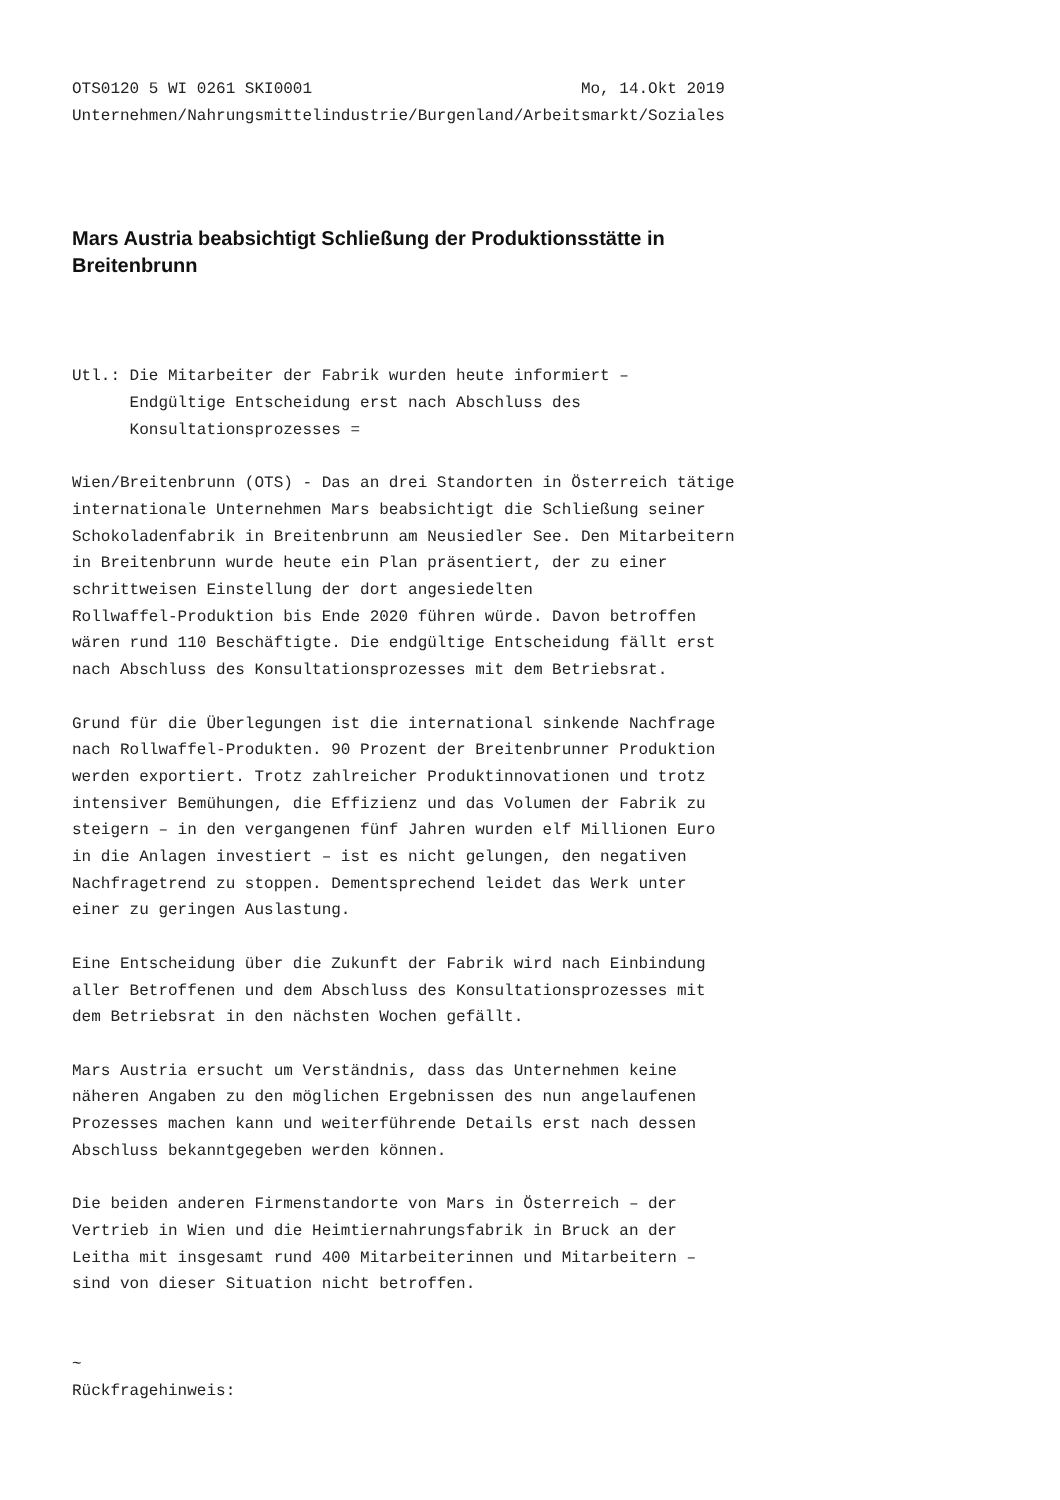OTS0120 5 WI 0261 SKI0001                            Mo, 14.Okt 2019
Unternehmen/Nahrungsmittelindustrie/Burgenland/Arbeitsmarkt/Soziales
Mars Austria beabsichtigt Schließung der Produktionsstätte in Breitenbrunn
Utl.: Die Mitarbeiter der Fabrik wurden heute informiert –
      Endgültige Entscheidung erst nach Abschluss des
      Konsultationsprozesses =

Wien/Breitenbrunn (OTS) - Das an drei Standorten in Österreich tätige
internationale Unternehmen Mars beabsichtigt die Schließung seiner
Schokoladenfabrik in Breitenbrunn am Neusiedler See. Den Mitarbeitern
in Breitenbrunn wurde heute ein Plan präsentiert, der zu einer
schrittweisen Einstellung der dort angesiedelten
Rollwaffel-Produktion bis Ende 2020 führen würde. Davon betroffen
wären rund 110 Beschäftigte. Die endgültige Entscheidung fällt erst
nach Abschluss des Konsultationsprozesses mit dem Betriebsrat.

Grund für die Überlegungen ist die international sinkende Nachfrage
nach Rollwaffel-Produkten. 90 Prozent der Breitenbrunner Produktion
werden exportiert. Trotz zahlreicher Produktinnovationen und trotz
intensiver Bemühungen, die Effizienz und das Volumen der Fabrik zu
steigern – in den vergangenen fünf Jahren wurden elf Millionen Euro
in die Anlagen investiert – ist es nicht gelungen, den negativen
Nachfragetrend zu stoppen. Dementsprechend leidet das Werk unter
einer zu geringen Auslastung.

Eine Entscheidung über die Zukunft der Fabrik wird nach Einbindung
aller Betroffenen und dem Abschluss des Konsultationsprozesses mit
dem Betriebsrat in den nächsten Wochen gefällt.

Mars Austria ersucht um Verständnis, dass das Unternehmen keine
näheren Angaben zu den möglichen Ergebnissen des nun angelaufenen
Prozesses machen kann und weiterführende Details erst nach dessen
Abschluss bekanntgegeben werden können.

Die beiden anderen Firmenstandorte von Mars in Österreich – der
Vertrieb in Wien und die Heimtiernahrungsfabrik in Bruck an der
Leitha mit insgesamt rund 400 Mitarbeiterinnen und Mitarbeitern –
sind von dieser Situation nicht betroffen.


~
Rückfragehinweis: